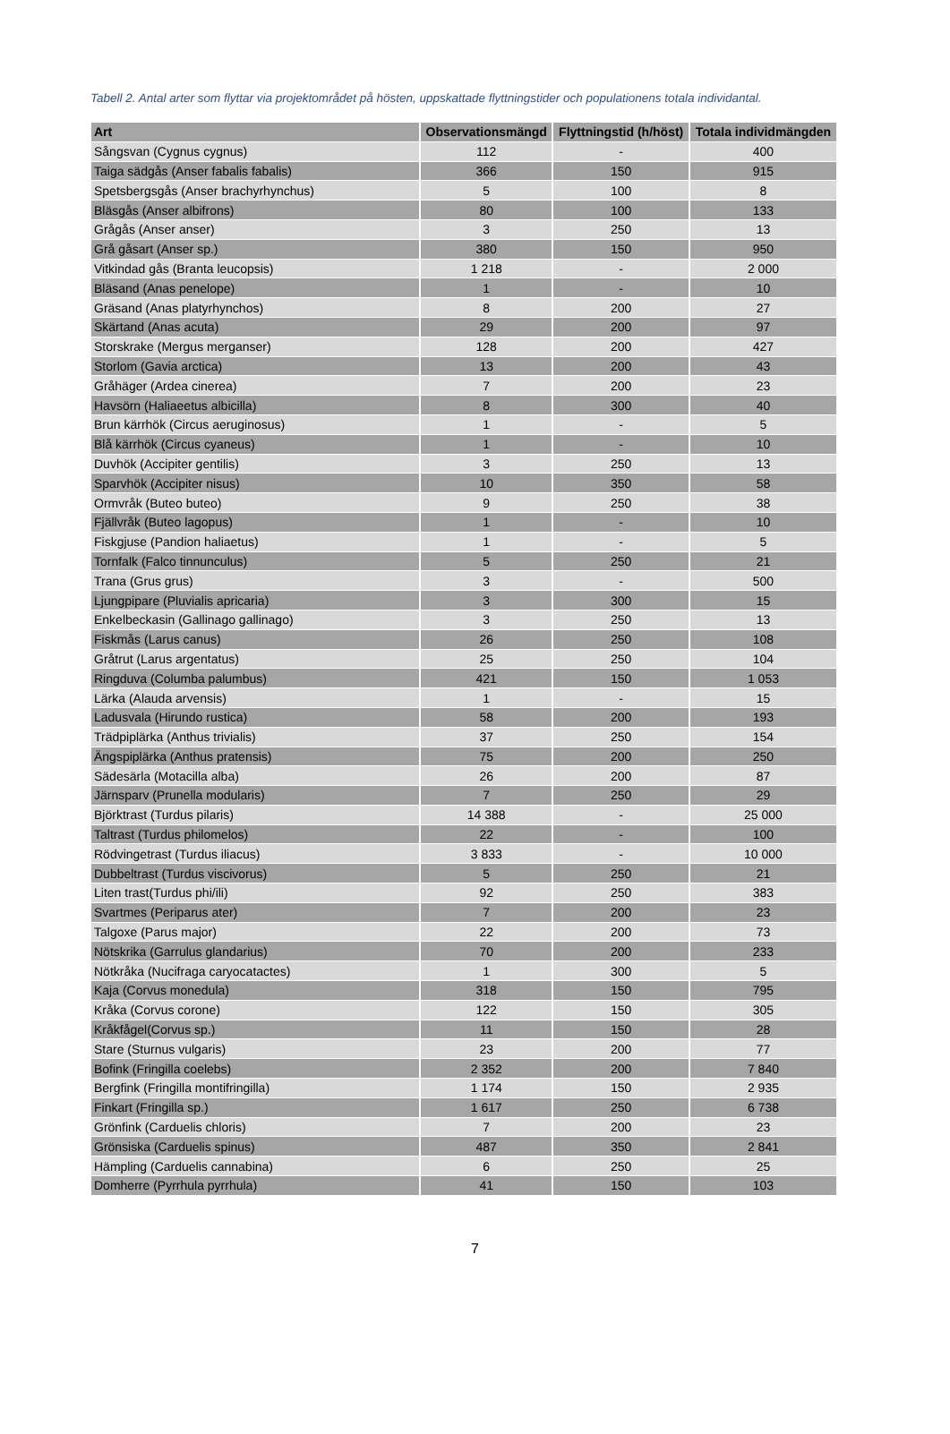Tabell 2. Antal arter som flyttar via projektområdet på hösten, uppskattade flyttningstider och populationens totala individantal.
| Art | Observationsmängd | Flyttningstid (h/höst) | Totala individmängden |
| --- | --- | --- | --- |
| Sångsvan (Cygnus cygnus) | 112 | - | 400 |
| Taiga sädgås (Anser fabalis fabalis) | 366 | 150 | 915 |
| Spetsbergsgås (Anser brachyrhynchus) | 5 | 100 | 8 |
| Bläsgås (Anser albifrons) | 80 | 100 | 133 |
| Grågås (Anser anser) | 3 | 250 | 13 |
| Grå gåsart (Anser sp.) | 380 | 150 | 950 |
| Vitkindad gås (Branta leucopsis) | 1 218 | - | 2 000 |
| Bläsand (Anas penelope) | 1 | - | 10 |
| Gräsand (Anas platyrhynchos) | 8 | 200 | 27 |
| Skärtand (Anas acuta) | 29 | 200 | 97 |
| Storskrake (Mergus merganser) | 128 | 200 | 427 |
| Storlom (Gavia arctica) | 13 | 200 | 43 |
| Gråhäger (Ardea cinerea) | 7 | 200 | 23 |
| Havsörn (Haliaeetus albicilla) | 8 | 300 | 40 |
| Brun kärrhök (Circus aeruginosus) | 1 | - | 5 |
| Blå kärrhök (Circus cyaneus) | 1 | - | 10 |
| Duvhök (Accipiter gentilis) | 3 | 250 | 13 |
| Sparvhök (Accipiter nisus) | 10 | 350 | 58 |
| Ormvråk (Buteo buteo) | 9 | 250 | 38 |
| Fjällvråk (Buteo lagopus) | 1 | - | 10 |
| Fiskgjuse (Pandion haliaetus) | 1 | - | 5 |
| Tornfalk (Falco tinnunculus) | 5 | 250 | 21 |
| Trana (Grus grus) | 3 | - | 500 |
| Ljungpipare (Pluvialis apricaria) | 3 | 300 | 15 |
| Enkelbeckasin (Gallinago gallinago) | 3 | 250 | 13 |
| Fiskmås (Larus canus) | 26 | 250 | 108 |
| Gråtrut (Larus argentatus) | 25 | 250 | 104 |
| Ringduva (Columba palumbus) | 421 | 150 | 1 053 |
| Lärka (Alauda arvensis) | 1 | - | 15 |
| Ladusvala (Hirundo rustica) | 58 | 200 | 193 |
| Trädpiplärka (Anthus trivialis) | 37 | 250 | 154 |
| Ängspiplärka (Anthus pratensis) | 75 | 200 | 250 |
| Sädesärla (Motacilla alba) | 26 | 200 | 87 |
| Järnsparv (Prunella modularis) | 7 | 250 | 29 |
| Björktrast (Turdus pilaris) | 14 388 | - | 25 000 |
| Taltrast (Turdus philomelos) | 22 | - | 100 |
| Rödvingetrast (Turdus iliacus) | 3 833 | - | 10 000 |
| Dubbeltrast (Turdus viscivorus) | 5 | 250 | 21 |
| Liten trast(Turdus phi/ili) | 92 | 250 | 383 |
| Svartmes (Periparus ater) | 7 | 200 | 23 |
| Talgoxe (Parus major) | 22 | 200 | 73 |
| Nötskrika (Garrulus glandarius) | 70 | 200 | 233 |
| Nötkråka (Nucifraga caryocatactes) | 1 | 300 | 5 |
| Kaja (Corvus monedula) | 318 | 150 | 795 |
| Kråka (Corvus corone) | 122 | 150 | 305 |
| Kråkfågel(Corvus sp.) | 11 | 150 | 28 |
| Stare (Sturnus vulgaris) | 23 | 200 | 77 |
| Bofink (Fringilla coelebs) | 2 352 | 200 | 7 840 |
| Bergfink (Fringilla montifringilla) | 1 174 | 150 | 2 935 |
| Finkart (Fringilla sp.) | 1 617 | 250 | 6 738 |
| Grönfink (Carduelis chloris) | 7 | 200 | 23 |
| Grönsiska (Carduelis spinus) | 487 | 350 | 2 841 |
| Hämpling (Carduelis cannabina) | 6 | 250 | 25 |
| Domherre (Pyrrhula pyrrhula) | 41 | 150 | 103 |
7